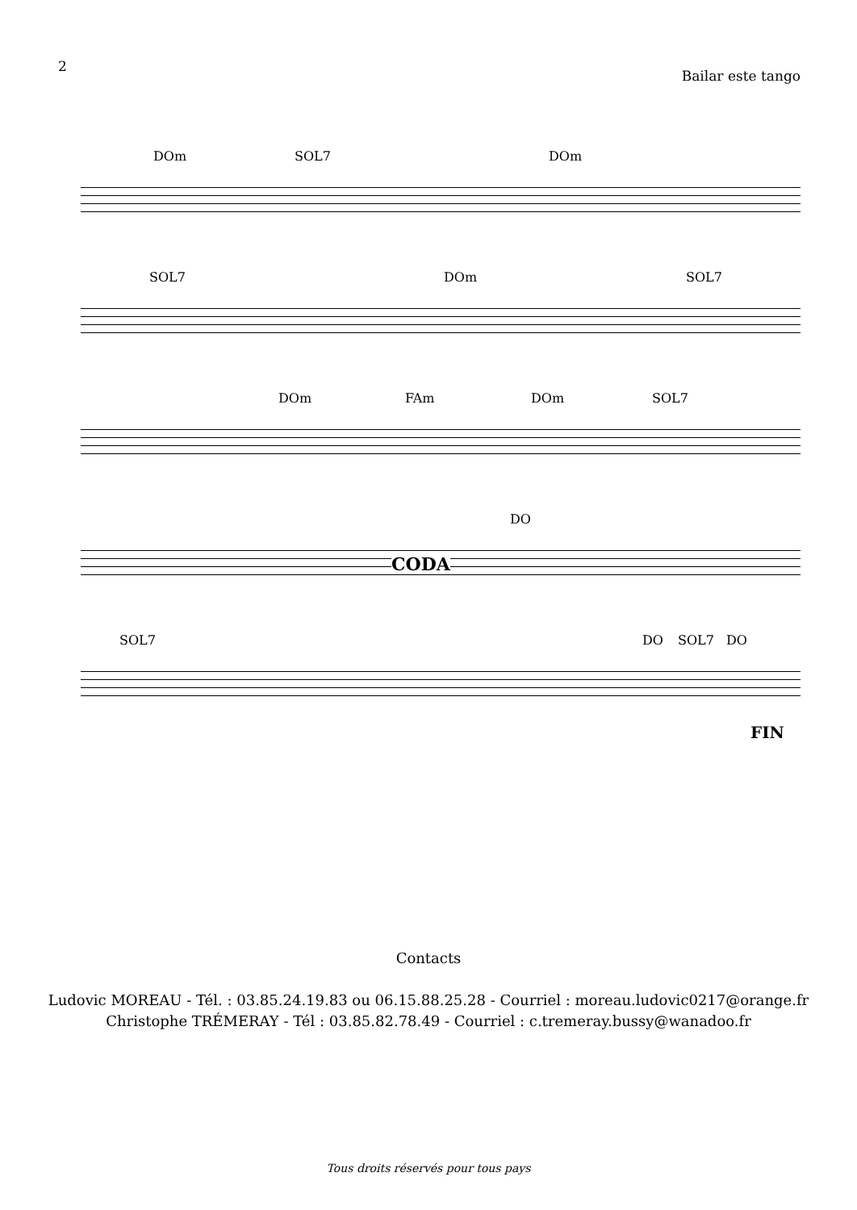2
Bailar este tango
DOm SOL7 DOm
SOL7 DOm SOL7
DOm FAm DOm SOL7
DO
CODA
SOL7 DO SOL7 DO
FIN
Contacts
Ludovic MOREAU - Tél. : 03.85.24.19.83 ou 06.15.88.25.28 - Courriel : moreau.ludovic0217@orange.fr
Christophe TRÉMERAY - Tél : 03.85.82.78.49 - Courriel : c.tremeray.bussy@wanadoo.fr
Tous droits réservés pour tous pays